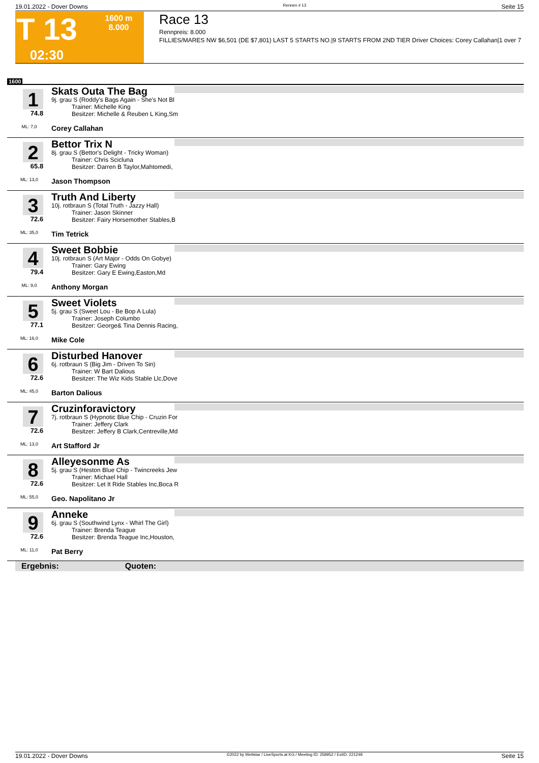19.01.2022 - Dover Downs Rennen # 13 Seite 15
T 13
02:30
1600 m
8.000
Race 13
Rennpreis: 8.000
FILLIES/MARES NW $6,501 (DE $7,801) LAST 5 STARTS NO.|9 STARTS FROM 2ND TIER Driver Choices: Corey Callahan|1 over 7
1600
1
74.8
ML: 7,0
Skats Outa The Bag
9j. grau S (Roddy's Bags Again - She's Not Bl
Trainer: Michelle King
Besitzer: Michelle & Reuben L King,Sm
Corey Callahan
2
65.8
ML: 13,0
Bettor Trix N
8j. grau S (Bettor's Delight - Tricky Woman)
Trainer: Chris Scicluna
Besitzer: Darren B Taylor,Mahtomedi,
Jason Thompson
3
72.6
ML: 35,0
Truth And Liberty
10j. rotbraun S (Total Truth - Jazzy Hall)
Trainer: Jason Skinner
Besitzer: Fairy Horsemother Stables,B
Tim Tetrick
4
79.4
ML: 9,0
Sweet Bobbie
10j. rotbraun S (Art Major - Odds On Gobye)
Trainer: Gary Ewing
Besitzer: Gary E Ewing,Easton,Md
Anthony Morgan
5
77.1
ML: 16,0
Sweet Violets
5j. grau S (Sweet Lou - Be Bop A Lula)
Trainer: Joseph Columbo
Besitzer: George& Tina Dennis Racing,
Mike Cole
6
72.6
ML: 45,0
Disturbed Hanover
6j. rotbraun S (Big Jim - Driven To Sin)
Trainer: W Bart Dalious
Besitzer: The Wiz Kids Stable Llc,Dove
Barton Dalious
7
72.6
ML: 13,0
Cruzinforavictory
7j. rotbraun S (Hypnotic Blue Chip - Cruzin For
Trainer: Jeffery Clark
Besitzer: Jeffery B Clark,Centreville,Md
Art Stafford Jr
8
72.6
ML: 55,0
Alleyesonme As
5j. grau S (Heston Blue Chip - Twincreeks Jew
Trainer: Michael Hall
Besitzer: Let It Ride Stables Inc,Boca R
Geo. Napolitano Jr
9
72.6
ML: 11,0
Anneke
6j. grau S (Southwind Lynx - Whirl The Girl)
Trainer: Brenda Teague
Besitzer: Brenda Teague Inc,Houston,
Pat Berry
Ergebnis: Quoten:
19.01.2022 - Dover Downs ©2022 by Wettstar / LiveSports.at KG / Meeting ID: 258952 / ExtID: 221249 Seite 15